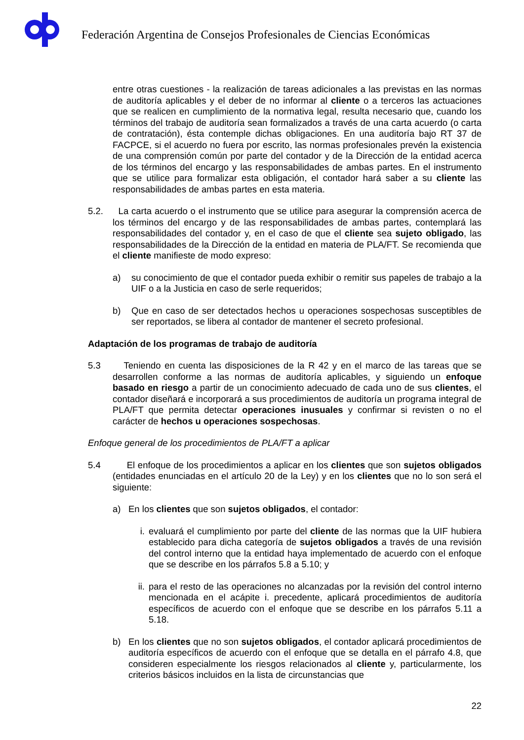Federación Argentina de Consejos Profesionales de Ciencias Económicas
entre otras cuestiones - la realización de tareas adicionales a las previstas en las normas de auditoría aplicables y el deber de no informar al cliente o a terceros las actuaciones que se realicen en cumplimiento de la normativa legal, resulta necesario que, cuando los términos del trabajo de auditoría sean formalizados a través de una carta acuerdo (o carta de contratación), ésta contemple dichas obligaciones. En una auditoría bajo RT 37 de FACPCE, si el acuerdo no fuera por escrito, las normas profesionales prevén la existencia de una comprensión común por parte del contador y de la Dirección de la entidad acerca de los términos del encargo y las responsabilidades de ambas partes. En el instrumento que se utilice para formalizar esta obligación, el contador hará saber a su cliente las responsabilidades de ambas partes en esta materia.
5.2. La carta acuerdo o el instrumento que se utilice para asegurar la comprensión acerca de los términos del encargo y de las responsabilidades de ambas partes, contemplará las responsabilidades del contador y, en el caso de que el cliente sea sujeto obligado, las responsabilidades de la Dirección de la entidad en materia de PLA/FT. Se recomienda que el cliente manifieste de modo expreso:
a) su conocimiento de que el contador pueda exhibir o remitir sus papeles de trabajo a la UIF o a la Justicia en caso de serle requeridos;
b) Que en caso de ser detectados hechos u operaciones sospechosas susceptibles de ser reportados, se libera al contador de mantener el secreto profesional.
Adaptación de los programas de trabajo de auditoría
5.3 Teniendo en cuenta las disposiciones de la R 42 y en el marco de las tareas que se desarrollen conforme a las normas de auditoría aplicables, y siguiendo un enfoque basado en riesgo a partir de un conocimiento adecuado de cada uno de sus clientes, el contador diseñará e incorporará a sus procedimientos de auditoría un programa integral de PLA/FT que permita detectar operaciones inusuales y confirmar si revisten o no el carácter de hechos u operaciones sospechosas.
Enfoque general de los procedimientos de PLA/FT a aplicar
5.4 El enfoque de los procedimientos a aplicar en los clientes que son sujetos obligados (entidades enunciadas en el artículo 20 de la Ley) y en los clientes que no lo son será el siguiente:
a) En los clientes que son sujetos obligados, el contador:
i. evaluará el cumplimiento por parte del cliente de las normas que la UIF hubiera establecido para dicha categoría de sujetos obligados a través de una revisión del control interno que la entidad haya implementado de acuerdo con el enfoque que se describe en los párrafos 5.8 a 5.10; y
ii. para el resto de las operaciones no alcanzadas por la revisión del control interno mencionada en el acápite i. precedente, aplicará procedimientos de auditoría específicos de acuerdo con el enfoque que se describe en los párrafos 5.11 a 5.18.
b) En los clientes que no son sujetos obligados, el contador aplicará procedimientos de auditoría específicos de acuerdo con el enfoque que se detalla en el párrafo 4.8, que consideren especialmente los riesgos relacionados al cliente y, particularmente, los criterios básicos incluidos en la lista de circunstancias que
22